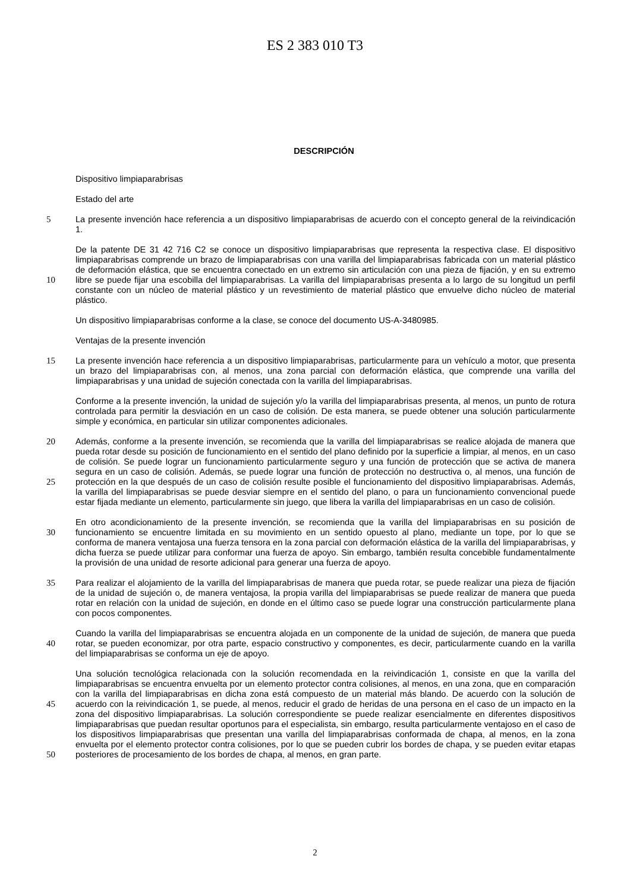ES 2 383 010 T3
DESCRIPCIÓN
Dispositivo limpiaparabrisas
Estado del arte
La presente invención hace referencia a un dispositivo limpiaparabrisas de acuerdo con el concepto general de la 5 reivindicación 1.
De la patente DE 31 42 716 C2 se conoce un dispositivo limpiaparabrisas que representa la respectiva clase. El dispositivo limpiaparabrisas comprende un brazo de limpiaparabrisas con una varilla del limpiaparabrisas fabricada con un material plástico de deformación elástica, que se encuentra conectado en un extremo sin articulación con una pieza de fijación, y en su extremo libre se puede fijar una escobilla del limpiaparabrisas. La varilla del 10 limpiaparabrisas presenta a lo largo de su longitud un perfil constante con un núcleo de material plástico y un revestimiento de material plástico que envuelve dicho núcleo de material plástico.
Un dispositivo limpiaparabrisas conforme a la clase, se conoce del documento US-A-3480985.
Ventajas de la presente invención
La presente invención hace referencia a un dispositivo limpiaparabrisas, particularmente para un vehículo a motor, 15 que presenta un brazo del limpiaparabrisas con, al menos, una zona parcial con deformación elástica, que comprende una varilla del limpiaparabrisas y una unidad de sujeción conectada con la varilla del limpiaparabrisas.
Conforme a la presente invención, la unidad de sujeción y/o la varilla del limpiaparabrisas presenta, al menos, un punto de rotura controlada para permitir la desviación en un caso de colisión. De esta manera, se puede obtener una solución particularmente simple y económica, en particular sin utilizar componentes adicionales.
20 Además, conforme a la presente invención, se recomienda que la varilla del limpiaparabrisas se realice alojada de manera que pueda rotar desde su posición de funcionamiento en el sentido del plano definido por la superficie a limpiar, al menos, en un caso de colisión. Se puede lograr un funcionamiento particularmente seguro y una función de protección que se activa de manera segura en un caso de colisión. Además, se puede lograr una función de protección no destructiva o, al menos, una función de protección en la que después de un caso de colisión resulte 25 posible el funcionamiento del dispositivo limpiaparabrisas. Además, la varilla del limpiaparabrisas se puede desviar siempre en el sentido del plano, o para un funcionamiento convencional puede estar fijada mediante un elemento, particularmente sin juego, que libera la varilla del limpiaparabrisas en un caso de colisión.
En otro acondicionamiento de la presente invención, se recomienda que la varilla del limpiaparabrisas en su posición de funcionamiento se encuentre limitada en su movimiento en un sentido opuesto al plano, mediante un tope, por lo 30 que se conforma de manera ventajosa una fuerza tensora en la zona parcial con deformación elástica de la varilla del limpiaparabrisas, y dicha fuerza se puede utilizar para conformar una fuerza de apoyo. Sin embargo, también resulta concebible fundamentalmente la provisión de una unidad de resorte adicional para generar una fuerza de apoyo.
Para realizar el alojamiento de la varilla del limpiaparabrisas de manera que pueda rotar, se puede realizar una pieza 35 de fijación de la unidad de sujeción o, de manera ventajosa, la propia varilla del limpiaparabrisas se puede realizar de manera que pueda rotar en relación con la unidad de sujeción, en donde en el último caso se puede lograr una construcción particularmente plana con pocos componentes.
Cuando la varilla del limpiaparabrisas se encuentra alojada en un componente de la unidad de sujeción, de manera que pueda rotar, se pueden economizar, por otra parte, espacio constructivo y componentes, es decir, 40 particularmente cuando en la varilla del limpiaparabrisas se conforma un eje de apoyo.
Una solución tecnológica relacionada con la solución recomendada en la reivindicación 1, consiste en que la varilla del limpiaparabrisas se encuentra envuelta por un elemento protector contra colisiones, al menos, en una zona, que en comparación con la varilla del limpiaparabrisas en dicha zona está compuesto de un material más blando. De acuerdo con la solución de acuerdo con la reivindicación 1, se puede, al menos, reducir el grado de heridas de una 45 persona en el caso de un impacto en la zona del dispositivo limpiaparabrisas. La solución correspondiente se puede realizar esencialmente en diferentes dispositivos limpiaparabrisas que puedan resultar oportunos para el especialista, sin embargo, resulta particularmente ventajoso en el caso de los dispositivos limpiaparabrisas que presentan una varilla del limpiaparabrisas conformada de chapa, al menos, en la zona envuelta por el elemento protector contra colisiones, por lo que se pueden cubrir los bordes de chapa, y se pueden evitar etapas posteriores 50 de procesamiento de los bordes de chapa, al menos, en gran parte.
2